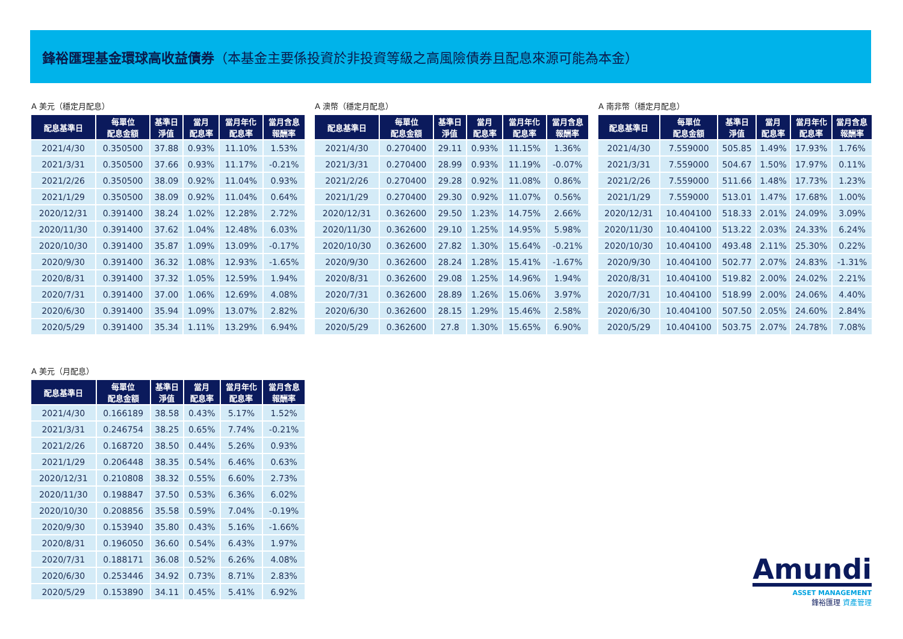鋒裕匯理基金環球高收益債券（本基金主要係投資於非投資等級之高風險債券且配息來源可能為本金）
A 美元（穩定月配息）
| 配息基準日 | 每單位 配息金額 | 基準日 淨值 | 當月 配息率 | 當月年化 配息率 | 當月含息 報酬率 |
| --- | --- | --- | --- | --- | --- |
| 2021/4/30 | 0.350500 | 37.88 | 0.93% | 11.10% | 1.53% |
| 2021/3/31 | 0.350500 | 37.66 | 0.93% | 11.17% | -0.21% |
| 2021/2/26 | 0.350500 | 38.09 | 0.92% | 11.04% | 0.93% |
| 2021/1/29 | 0.350500 | 38.09 | 0.92% | 11.04% | 0.64% |
| 2020/12/31 | 0.391400 | 38.24 | 1.02% | 12.28% | 2.72% |
| 2020/11/30 | 0.391400 | 37.62 | 1.04% | 12.48% | 6.03% |
| 2020/10/30 | 0.391400 | 35.87 | 1.09% | 13.09% | -0.17% |
| 2020/9/30 | 0.391400 | 36.32 | 1.08% | 12.93% | -1.65% |
| 2020/8/31 | 0.391400 | 37.32 | 1.05% | 12.59% | 1.94% |
| 2020/7/31 | 0.391400 | 37.00 | 1.06% | 12.69% | 4.08% |
| 2020/6/30 | 0.391400 | 35.94 | 1.09% | 13.07% | 2.82% |
| 2020/5/29 | 0.391400 | 35.34 | 1.11% | 13.29% | 6.94% |
A 澳幣（穩定月配息）
| 配息基準日 | 每單位 配息金額 | 基準日 淨值 | 當月 配息率 | 當月年化 配息率 | 當月含息 報酬率 |
| --- | --- | --- | --- | --- | --- |
| 2021/4/30 | 0.270400 | 29.11 | 0.93% | 11.15% | 1.36% |
| 2021/3/31 | 0.270400 | 28.99 | 0.93% | 11.19% | -0.07% |
| 2021/2/26 | 0.270400 | 29.28 | 0.92% | 11.08% | 0.86% |
| 2021/1/29 | 0.270400 | 29.30 | 0.92% | 11.07% | 0.56% |
| 2020/12/31 | 0.362600 | 29.50 | 1.23% | 14.75% | 2.66% |
| 2020/11/30 | 0.362600 | 29.10 | 1.25% | 14.95% | 5.98% |
| 2020/10/30 | 0.362600 | 27.82 | 1.30% | 15.64% | -0.21% |
| 2020/9/30 | 0.362600 | 28.24 | 1.28% | 15.41% | -1.67% |
| 2020/8/31 | 0.362600 | 29.08 | 1.25% | 14.96% | 1.94% |
| 2020/7/31 | 0.362600 | 28.89 | 1.26% | 15.06% | 3.97% |
| 2020/6/30 | 0.362600 | 28.15 | 1.29% | 15.46% | 2.58% |
| 2020/5/29 | 0.362600 | 27.8 | 1.30% | 15.65% | 6.90% |
A 南非幣（穩定月配息）
| 配息基準日 | 每單位 配息金額 | 基準日 淨值 | 當月 配息率 | 當月年化 配息率 | 當月含息 報酬率 |
| --- | --- | --- | --- | --- | --- |
| 2021/4/30 | 7.559000 | 505.85 | 1.49% | 17.93% | 1.76% |
| 2021/3/31 | 7.559000 | 504.67 | 1.50% | 17.97% | 0.11% |
| 2021/2/26 | 7.559000 | 511.66 | 1.48% | 17.73% | 1.23% |
| 2021/1/29 | 7.559000 | 513.01 | 1.47% | 17.68% | 1.00% |
| 2020/12/31 | 10.404100 | 518.33 | 2.01% | 24.09% | 3.09% |
| 2020/11/30 | 10.404100 | 513.22 | 2.03% | 24.33% | 6.24% |
| 2020/10/30 | 10.404100 | 493.48 | 2.11% | 25.30% | 0.22% |
| 2020/9/30 | 10.404100 | 502.77 | 2.07% | 24.83% | -1.31% |
| 2020/8/31 | 10.404100 | 519.82 | 2.00% | 24.02% | 2.21% |
| 2020/7/31 | 10.404100 | 518.99 | 2.00% | 24.06% | 4.40% |
| 2020/6/30 | 10.404100 | 507.50 | 2.05% | 24.60% | 2.84% |
| 2020/5/29 | 10.404100 | 503.75 | 2.07% | 24.78% | 7.08% |
A 美元（月配息）
| 配息基準日 | 每單位 配息金額 | 基準日 淨值 | 當月 配息率 | 當月年化 配息率 | 當月含息 報酬率 |
| --- | --- | --- | --- | --- | --- |
| 2021/4/30 | 0.166189 | 38.58 | 0.43% | 5.17% | 1.52% |
| 2021/3/31 | 0.246754 | 38.25 | 0.65% | 7.74% | -0.21% |
| 2021/2/26 | 0.168720 | 38.50 | 0.44% | 5.26% | 0.93% |
| 2021/1/29 | 0.206448 | 38.35 | 0.54% | 6.46% | 0.63% |
| 2020/12/31 | 0.210808 | 38.32 | 0.55% | 6.60% | 2.73% |
| 2020/11/30 | 0.198847 | 37.50 | 0.53% | 6.36% | 6.02% |
| 2020/10/30 | 0.208856 | 35.58 | 0.59% | 7.04% | -0.19% |
| 2020/9/30 | 0.153940 | 35.80 | 0.43% | 5.16% | -1.66% |
| 2020/8/31 | 0.196050 | 36.60 | 0.54% | 6.43% | 1.97% |
| 2020/7/31 | 0.188171 | 36.08 | 0.52% | 6.26% | 4.08% |
| 2020/6/30 | 0.253446 | 34.92 | 0.73% | 8.71% | 2.83% |
| 2020/5/29 | 0.153890 | 34.11 | 0.45% | 5.41% | 6.92% |
Amundi
ASSET MANAGEMENT
鋒裕匯理 資產管理